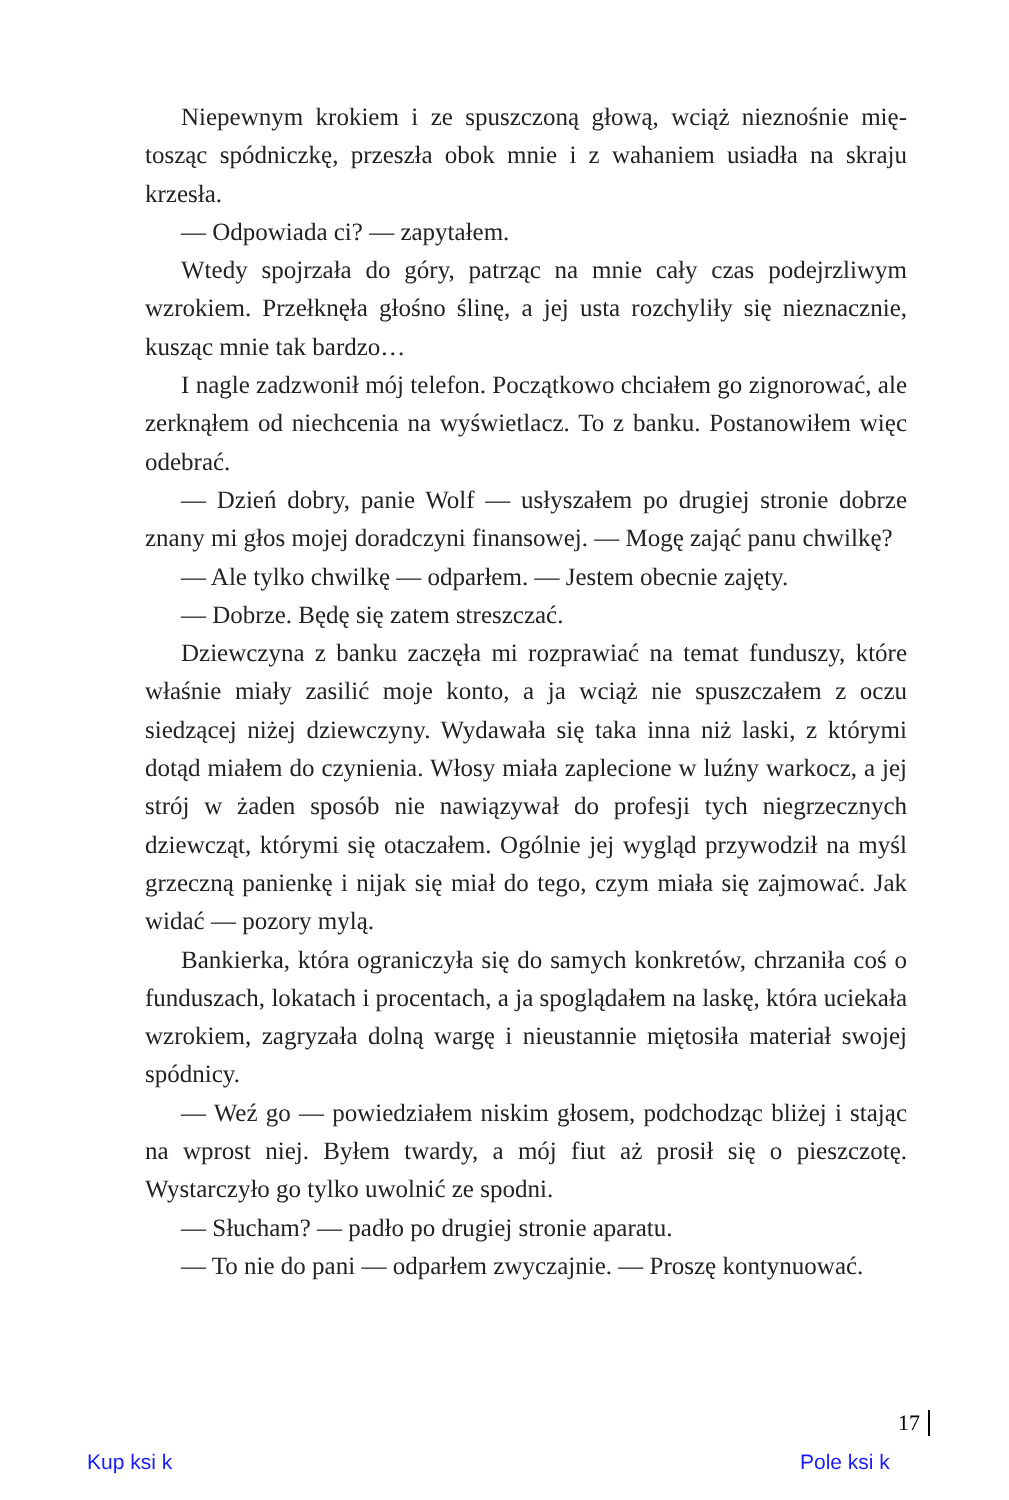Niepewnym krokiem i ze spuszczoną głową, wciąż nieznośnie mię­tosząc spódniczkę, przeszła obok mnie i z wahaniem usiadła na skraju krzesła.
— Odpowiada ci? — zapytałem.
Wtedy spojrzała do góry, patrząc na mnie cały czas podejrzliwym wzrokiem. Przełknęła głośno ślinę, a jej usta rozchyliły się nieznacz­nie, kusząc mnie tak bardzo…
I nagle zadzwonił mój telefon. Początkowo chciałem go zignorować, ale zerknąłem od niechcenia na wyświetlacz. To z banku. Postanowiłem więc odebrać.
— Dzień dobry, panie Wolf — usłyszałem po drugiej stronie dobrze znany mi głos mojej doradczyni finansowej. — Mogę zająć panu chwilkę?
— Ale tylko chwilkę — odparłem. — Jestem obecnie zajęty.
— Dobrze. Będę się zatem streszczać.
Dziewczyna z banku zaczęła mi rozprawiać na temat funduszy, które właśnie miały zasilić moje konto, a ja wciąż nie spuszczałem z oczu siedzącej niżej dziewczyny. Wydawała się taka inna niż laski, z którymi dotąd miałem do czynienia. Włosy miała zaplecione w luźny warkocz, a jej strój w żaden sposób nie nawiązywał do profesji tych niegrzecznych dziewcząt, którymi się otaczałem. Ogólnie jej wygląd przywodził na myśl grzeczną panienkę i nijak się miał do tego, czym miała się zajmo­wać. Jak widać — pozory mylą.
Bankierka, która ograniczyła się do samych konkretów, chrzaniła coś o funduszach, lokatach i procentach, a ja spoglądałem na laskę, która uciekała wzrokiem, zagryzała dolną wargę i nieustannie miętosiła materiał swojej spódnicy.
— Weź go — powiedziałem niskim głosem, podchodząc bliżej i sta­jąc na wprost niej. Byłem twardy, a mój fiut aż prosił się o pieszczotę. Wystarczyło go tylko uwolnić ze spodni.
— Słucham? — padło po drugiej stronie aparatu.
— To nie do pani — odparłem zwyczajnie. — Proszę kontynuować.
17
Kup ksi k Pole ksi k